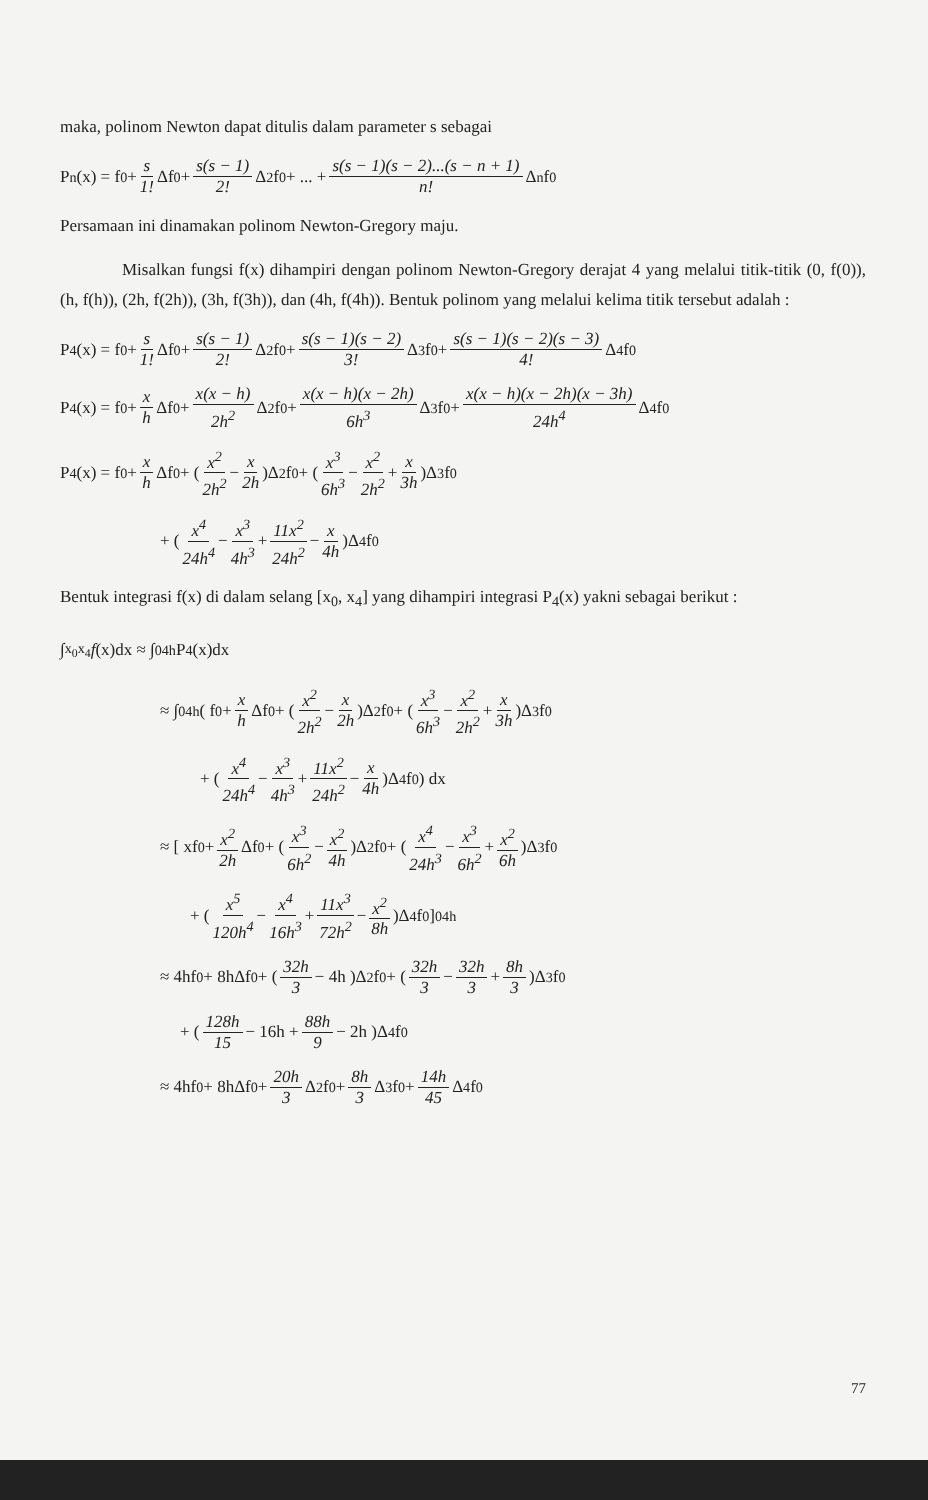maka, polinom Newton dapat ditulis dalam parameter s sebagai
P<sub>n</sub>(x) = f<sub>0</sub> + s 1! Δf<sub>0</sub> + s(s − 1) 2! Δ<sup>2</sup>f<sub>0</sub> + ... + s(s − 1)(s − 2)...(s − n + 1) n! Δ<sup>n</sup>f<sub>0</sub>
Persamaan ini dinamakan polinom Newton-Gregory maju.
Misalkan fungsi f(x) dihampiri dengan polinom Newton-Gregory derajat 4 yang melalui titik-titik (0, f(0)), (h, f(h)), (2h, f(2h)), (3h, f(3h)), dan (4h, f(4h)). Bentuk polinom yang melalui kelima titik tersebut adalah :
P<sub>4</sub>(x) = f<sub>0</sub> + s 1! Δf<sub>0</sub> + s(s − 1) 2! Δ<sup>2</sup>f<sub>0</sub> + s(s − 1)(s − 2) 3! Δ<sup>3</sup>f<sub>0</sub> + s(s − 1)(s − 2)(s − 3) 4! Δ<sup>4</sup>f<sub>0</sub>
P<sub>4</sub>(x) = f<sub>0</sub> + x h Δf<sub>0</sub> + x(x − h) 2h<sup>2</sup> Δ<sup>2</sup>f<sub>0</sub> + x(x − h)(x − 2h) 6h<sup>3</sup> Δ<sup>3</sup>f<sub>0</sub> + x(x − h)(x − 2h)(x − 3h) 24h<sup>4</sup> Δ<sup>4</sup>f<sub>0</sub>
P<sub>4</sub>(x) = f<sub>0</sub> + x h Δf<sub>0</sub> + ( x<sup>2</sup> 2h<sup>2</sup> − x 2h )Δ<sup>2</sup>f<sub>0</sub> + ( x<sup>3</sup> 6h<sup>3</sup> − x<sup>2</sup> 2h<sup>2</sup> + x 3h )Δ<sup>3</sup>f<sub>0</sub>
+ ( x<sup>4</sup> 24h<sup>4</sup> − x<sup>3</sup> 4h<sup>3</sup> + 11x<sup>2</sup> 24h<sup>2</sup> − x 4h )Δ<sup>4</sup>f<sub>0</sub>
Bentuk integrasi f(x) di dalam selang [x<sub>0</sub>, x<sub>4</sub>] yang dihampiri integrasi P<sub>4</sub>(x) yakni sebagai berikut :
∫<sub>x<sub>0</sub></sub><sup>x<sub>4</sub></sup> f (x)dx ≈ ∫<sub>0</sub><sup>4h</sup> P<sub>4</sub>(x)dx
≈ ∫<sub>0</sub><sup>4h</sup> ( f<sub>0</sub> + x h Δf<sub>0</sub> + ( x<sup>2</sup> 2h<sup>2</sup> − x 2h )Δ<sup>2</sup>f<sub>0</sub> + ( x<sup>3</sup> 6h<sup>3</sup> − x<sup>2</sup> 2h<sup>2</sup> + x 3h )Δ<sup>3</sup>f<sub>0</sub>
+ ( x<sup>4</sup> 24h<sup>4</sup> − x<sup>3</sup> 4h<sup>3</sup> + 11x<sup>2</sup> 24h<sup>2</sup> − x 4h )Δ<sup>4</sup>f<sub>0</sub>) dx
≈ [ xf<sub>0</sub> + x<sup>2</sup> 2h Δf<sub>0</sub> + ( x<sup>3</sup> 6h<sup>2</sup> − x<sup>2</sup> 4h )Δ<sup>2</sup>f<sub>0</sub> + ( x<sup>4</sup> 24h<sup>3</sup> − x<sup>3</sup> 6h<sup>2</sup> + x<sup>2</sup> 6h )Δ<sup>3</sup>f<sub>0</sub>
+ ( x<sup>5</sup> 120h<sup>4</sup> − x<sup>4</sup> 16h<sup>3</sup> + 11x<sup>3</sup> 72h<sup>2</sup> − x<sup>2</sup> 8h )Δ<sup>4</sup>f<sub>0</sub> ]<sub>0</sub><sup>4h</sup>
≈ 4hf<sub>0</sub> + 8hΔf<sub>0</sub> + ( 32h 3 − 4h )Δ<sup>2</sup>f<sub>0</sub> + ( 32h 3 − 32h 3 + 8h 3 )Δ<sup>3</sup>f<sub>0</sub>
+ ( 128h 15 − 16h + 88h 9 − 2h )Δ<sup>4</sup>f<sub>0</sub>
≈ 4hf<sub>0</sub> + 8hΔf<sub>0</sub> + 20h 3 Δ<sup>2</sup>f<sub>0</sub> + 8h 3 Δ<sup>3</sup>f<sub>0</sub> + 14h 45 Δ<sup>4</sup>f<sub>0</sub>
77